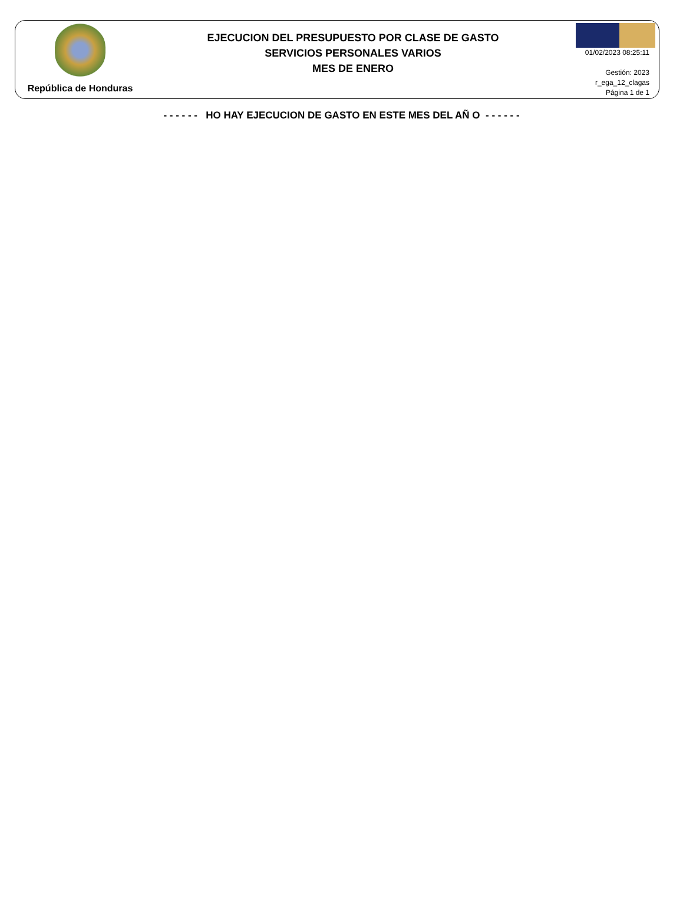República de Honduras
EJECUCION DEL PRESUPUESTO POR CLASE DE GASTO
SERVICIOS PERSONALES VARIOS
MES DE ENERO
01/02/2023 08:25:11
Gestión: 2023
r_ega_12_clagas
Página 1 de 1
- - - - - - HO HAY EJECUCION DE GASTO EN ESTE MES DEL AÑ O - - - - - -